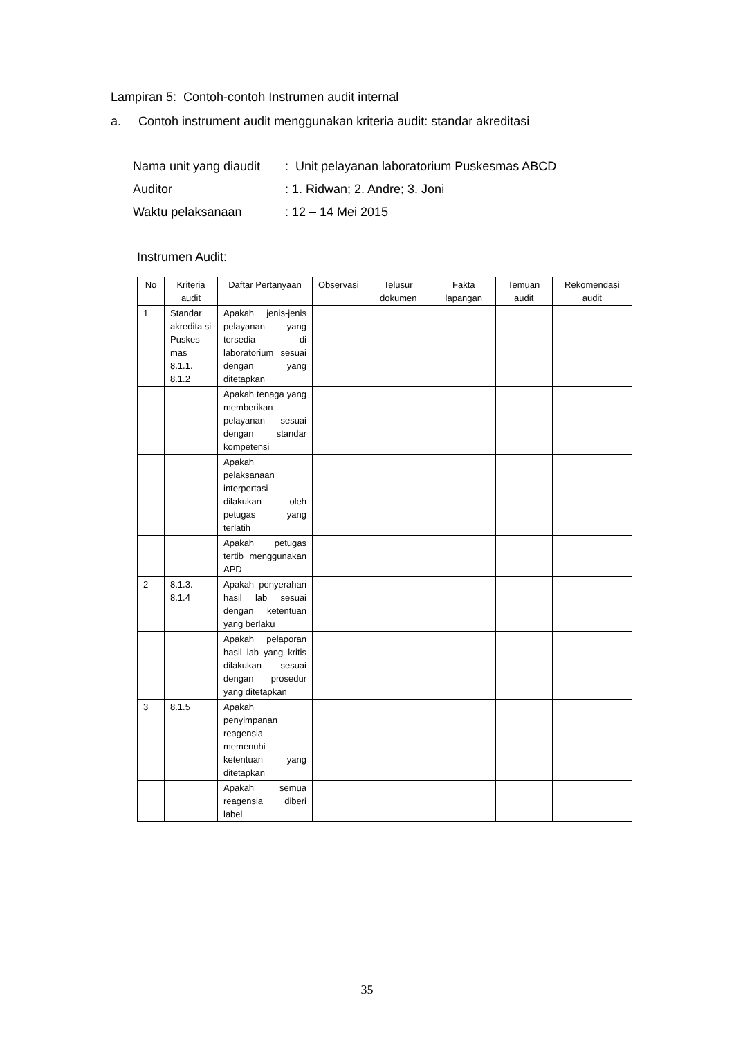Lampiran 5: Contoh-contoh Instrumen audit internal
a. Contoh instrument audit menggunakan kriteria audit: standar akreditasi
| Nama unit yang diaudit | : Unit pelayanan laboratorium Puskesmas ABCD |
| Auditor | : 1. Ridwan; 2. Andre; 3. Joni |
| Waktu pelaksanaan | : 12 – 14 Mei 2015 |
Instrumen Audit:
| No | Kriteria audit | Daftar Pertanyaan | Observasi | Telusur dokumen | Fakta lapangan | Temuan audit | Rekomendasi audit |
| --- | --- | --- | --- | --- | --- | --- | --- |
| 1 | Standar akredita si Puskes mas 8.1.1. 8.1.2 | Apakah jenis-jenis pelayanan yang tersedia di laboratorium sesuai dengan yang ditetapkan | | | | | |
| | | Apakah tenaga yang memberikan pelayanan sesuai dengan standar kompetensi | | | | | |
| | | Apakah pelaksanaan interpertasi dilakukan oleh petugas yang terlatih | | | | | |
| | | Apakah petugas tertib menggunakan APD | | | | | |
| 2 | 8.1.3. 8.1.4 | Apakah penyerahan hasil lab sesuai dengan ketentuan yang berlaku | | | | | |
| | | Apakah pelaporan hasil lab yang kritis dilakukan sesuai dengan prosedur yang ditetapkan | | | | | |
| 3 | 8.1.5 | Apakah penyimpanan reagensia memenuhi ketentuan yang ditetapkan | | | | | |
| | | Apakah semua reagensia diberi label | | | | | |
35